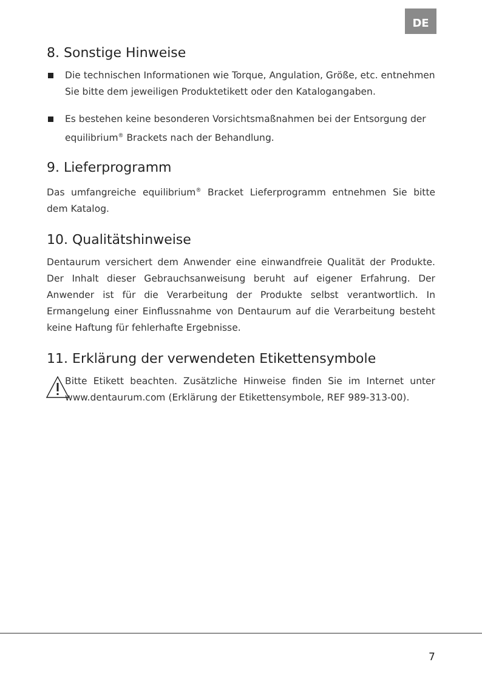DE
8. Sonstige Hinweise
Die technischen Informationen wie Torque, Angulation, Größe, etc. entnehmen Sie bitte dem jeweiligen Produktetikett oder den Katalogangaben.
Es bestehen keine besonderen Vorsichtsmaßnahmen bei der Entsorgung der equilibrium<sup>®</sup> Brackets nach der Behandlung.
9. Lieferprogramm
Das umfangreiche equilibrium<sup>®</sup> Bracket Lieferprogramm entnehmen Sie bitte dem Katalog.
10. Qualitätshinweise
Dentaurum versichert dem Anwender eine einwandfreie Qualität der Produkte. Der Inhalt dieser Gebrauchsanweisung beruht auf eigener Erfahrung. Der Anwender ist für die Verarbeitung der Produkte selbst verantwortlich. In Ermangelung einer Einflussnahme von Dentaurum auf die Verarbeitung besteht keine Haftung für fehlerhafte Ergebnisse.
11. Erklärung der verwendeten Etikettensymbole
Bitte Etikett beachten. Zusätzliche Hinweise finden Sie im Internet unter www.dentaurum.com (Erklärung der Etiketten­symbole, REF 989-313-00).
7